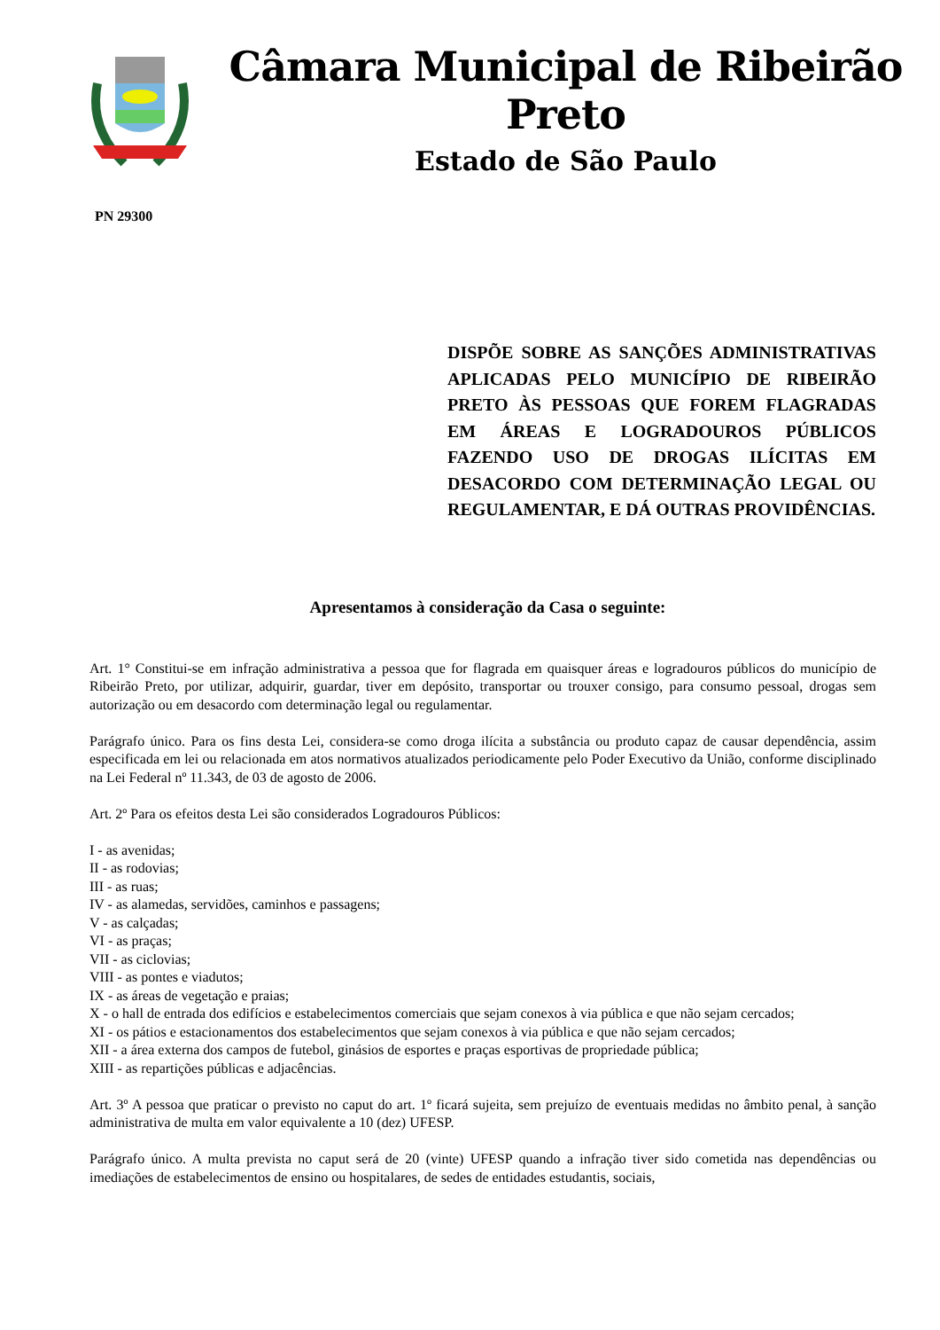Câmara Municipal de Ribeirão Preto
Estado de São Paulo
PN 29300
DISPÕE SOBRE AS SANÇÕES ADMINISTRATIVAS APLICADAS PELO MUNICÍPIO DE RIBEIRÃO PRETO ÀS PESSOAS QUE FOREM FLAGRADAS EM ÁREAS E LOGRADOUROS PÚBLICOS FAZENDO USO DE DROGAS ILÍCITAS EM DESACORDO COM DETERMINAÇÃO LEGAL OU REGULAMENTAR, E DÁ OUTRAS PROVIDÊNCIAS.
Apresentamos à consideração da Casa o seguinte:
Art. 1° Constitui-se em infração administrativa a pessoa que for flagrada em quaisquer áreas e logradouros públicos do município de Ribeirão Preto, por utilizar, adquirir, guardar, tiver em depósito, transportar ou trouxer consigo, para consumo pessoal, drogas sem autorização ou em desacordo com determinação legal ou regulamentar.
Parágrafo único. Para os fins desta Lei, considera-se como droga ilícita a substância ou produto capaz de causar dependência, assim especificada em lei ou relacionada em atos normativos atualizados periodicamente pelo Poder Executivo da União, conforme disciplinado na Lei Federal nº 11.343, de 03 de agosto de 2006.
Art. 2º Para os efeitos desta Lei são considerados Logradouros Públicos:
I - as avenidas;
II - as rodovias;
III - as ruas;
IV - as alamedas, servidões, caminhos e passagens;
V - as calçadas;
VI - as praças;
VII - as ciclovias;
VIII - as pontes e viadutos;
IX - as áreas de vegetação e praias;
X - o hall de entrada dos edifícios e estabelecimentos comerciais que sejam conexos à via pública e que não sejam cercados;
XI - os pátios e estacionamentos dos estabelecimentos que sejam conexos à via pública e que não sejam cercados;
XII - a área externa dos campos de futebol, ginásios de esportes e praças esportivas de propriedade pública;
XIII - as repartições públicas e adjacências.
Art. 3º A pessoa que praticar o previsto no caput do art. 1º ficará sujeita, sem prejuízo de eventuais medidas no âmbito penal, à sanção administrativa de multa em valor equivalente a 10 (dez) UFESP.
Parágrafo único. A multa prevista no caput será de 20 (vinte) UFESP quando a infração tiver sido cometida nas dependências ou imediações de estabelecimentos de ensino ou hospitalares, de sedes de entidades estudantis, sociais,